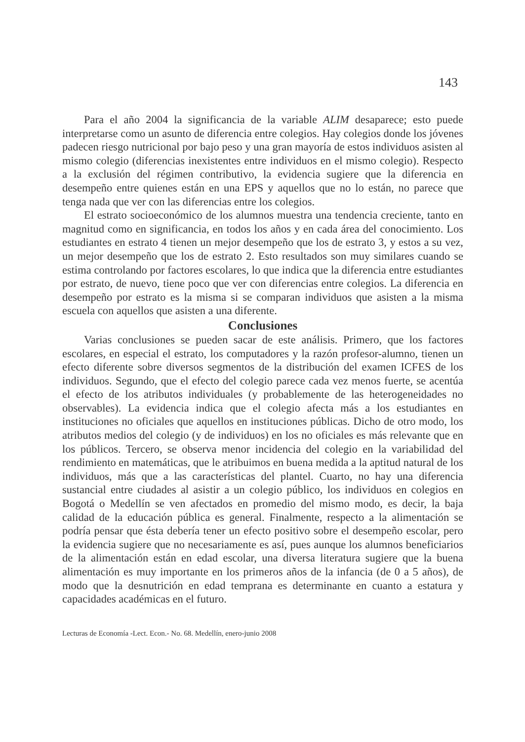143
Para el año 2004 la significancia de la variable ALIM desaparece; esto puede interpretarse como un asunto de diferencia entre colegios. Hay colegios donde los jóvenes padecen riesgo nutricional por bajo peso y una gran mayoría de estos individuos asisten al mismo colegio (diferencias inexistentes entre individuos en el mismo colegio). Respecto a la exclusión del régimen contributivo, la evidencia sugiere que la diferencia en desempeño entre quienes están en una EPS y aquellos que no lo están, no parece que tenga nada que ver con las diferencias entre los colegios.
El estrato socioeconómico de los alumnos muestra una tendencia creciente, tanto en magnitud como en significancia, en todos los años y en cada área del conocimiento. Los estudiantes en estrato 4 tienen un mejor desempeño que los de estrato 3, y estos a su vez, un mejor desempeño que los de estrato 2. Esto resultados son muy similares cuando se estima controlando por factores escolares, lo que indica que la diferencia entre estudiantes por estrato, de nuevo, tiene poco que ver con diferencias entre colegios. La diferencia en desempeño por estrato es la misma si se comparan individuos que asisten a la misma escuela con aquellos que asisten a una diferente.
Conclusiones
Varias conclusiones se pueden sacar de este análisis. Primero, que los factores escolares, en especial el estrato, los computadores y la razón profesor-alumno, tienen un efecto diferente sobre diversos segmentos de la distribución del examen ICFES de los individuos. Segundo, que el efecto del colegio parece cada vez menos fuerte, se acentúa el efecto de los atributos individuales (y probablemente de las heterogeneidades no observables). La evidencia indica que el colegio afecta más a los estudiantes en instituciones no oficiales que aquellos en instituciones públicas. Dicho de otro modo, los atributos medios del colegio (y de individuos) en los no oficiales es más relevante que en los públicos. Tercero, se observa menor incidencia del colegio en la variabilidad del rendimiento en matemáticas, que le atribuimos en buena medida a la aptitud natural de los individuos, más que a las características del plantel. Cuarto, no hay una diferencia sustancial entre ciudades al asistir a un colegio público, los individuos en colegios en Bogotá o Medellín se ven afectados en promedio del mismo modo, es decir, la baja calidad de la educación pública es general. Finalmente, respecto a la alimentación se podría pensar que ésta debería tener un efecto positivo sobre el desempeño escolar, pero la evidencia sugiere que no necesariamente es así, pues aunque los alumnos beneficiarios de la alimentación están en edad escolar, una diversa literatura sugiere que la buena alimentación es muy importante en los primeros años de la infancia (de 0 a 5 años), de modo que la desnutrición en edad temprana es determinante en cuanto a estatura y capacidades académicas en el futuro.
Lecturas de Economía -Lect. Econ.- No. 68. Medellín, enero-junio 2008